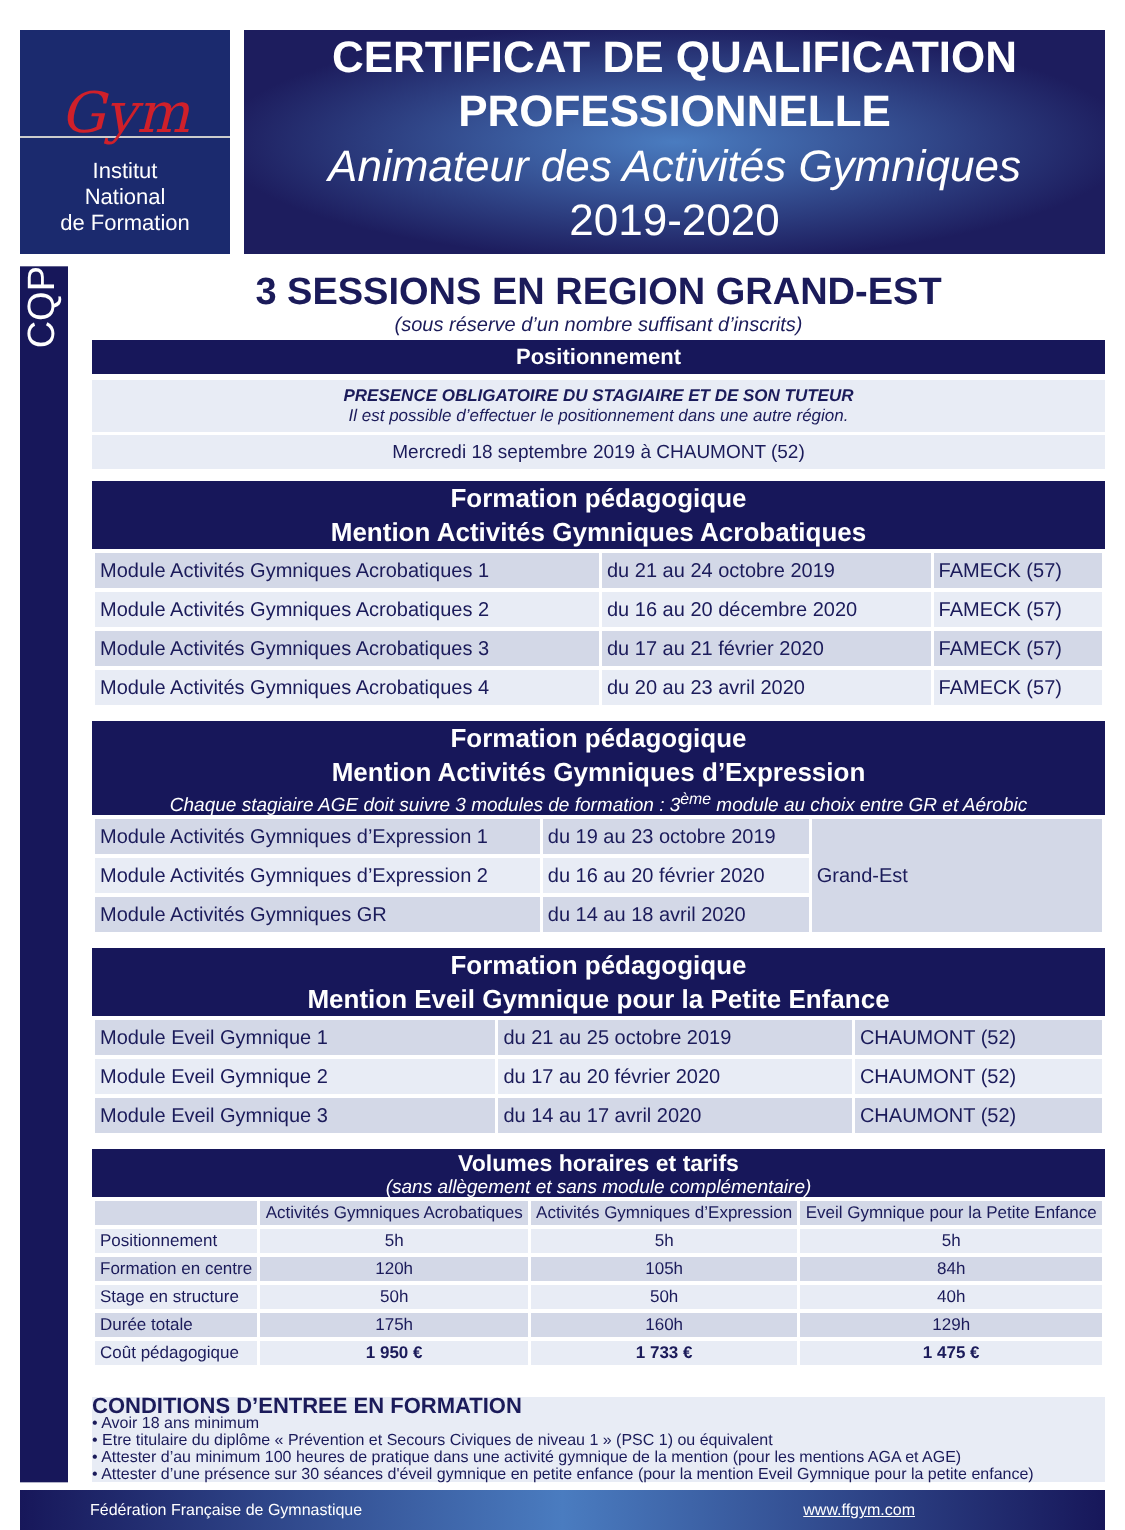Gym
Institut
National
de Formation
CERTIFICAT DE QUALIFICATION
PROFESSIONNELLE
Animateur des Activités Gymniques
2019-2020
CQP
3 SESSIONS EN REGION GRAND-EST
(sous réserve d’un nombre suffisant d’inscrits)
Positionnement
PRESENCE OBLIGATOIRE DU STAGIAIRE ET DE SON TUTEUR
Il est possible d’effectuer le positionnement dans une autre région.
Mercredi 18 septembre 2019 à CHAUMONT (52)
Formation pédagogique
Mention Activités Gymniques Acrobatiques
| Module Activités Gymniques Acrobatiques 1 | du 21 au 24 octobre 2019 | FAMECK (57) |
| Module Activités Gymniques Acrobatiques 2 | du 16 au 20 décembre 2020 | FAMECK (57) |
| Module Activités Gymniques Acrobatiques 3 | du 17 au 21 février 2020 | FAMECK (57) |
| Module Activités Gymniques Acrobatiques 4 | du 20 au 23 avril 2020 | FAMECK (57) |
Formation pédagogique
Mention Activités Gymniques d’Expression
Chaque stagiaire AGE doit suivre 3 modules de formation : 3<sup>ème</sup> module au choix entre GR et Aérobic
| Module Activités Gymniques d’Expression 1 | du 19 au 23 octobre 2019 | Grand-Est |
| Module Activités Gymniques d’Expression 2 | du 16 au 20 février 2020 | |
| Module Activités Gymniques GR | du 14 au 18 avril 2020 | |
Formation pédagogique
Mention Eveil Gymnique pour la Petite Enfance
| Module Eveil Gymnique 1 | du 21 au 25 octobre 2019 | CHAUMONT (52) |
| Module Eveil Gymnique 2 | du 17 au 20 février 2020 | CHAUMONT (52) |
| Module Eveil Gymnique 3 | du 14 au 17 avril 2020 | CHAUMONT (52) |
Volumes horaires et tarifs
(sans allègement et sans module complémentaire)
| | Activités Gymniques Acrobatiques | Activités Gymniques d’Expression | Eveil Gymnique pour la Petite Enfance |
| --- | --- | --- | --- |
| Positionnement | 5h | 5h | 5h |
| Formation en centre | 120h | 105h | 84h |
| Stage en structure | 50h | 50h | 40h |
| Durée totale | 175h | 160h | 129h |
| Coût pédagogique | 1 950 € | 1 733 € | 1 475 € |
CONDITIONS D’ENTREE EN FORMATION
• Avoir 18 ans minimum
• Etre titulaire du diplôme « Prévention et Secours Civiques de niveau 1 » (PSC 1) ou équivalent
• Attester d’au minimum 100 heures de pratique dans une activité gymnique de la mention (pour les mentions AGA et AGE)
• Attester d’une présence sur 30 séances d'éveil gymnique en petite enfance (pour la mention Eveil Gymnique pour la petite enfance)
Fédération Française de Gymnastique www.ffgym.com